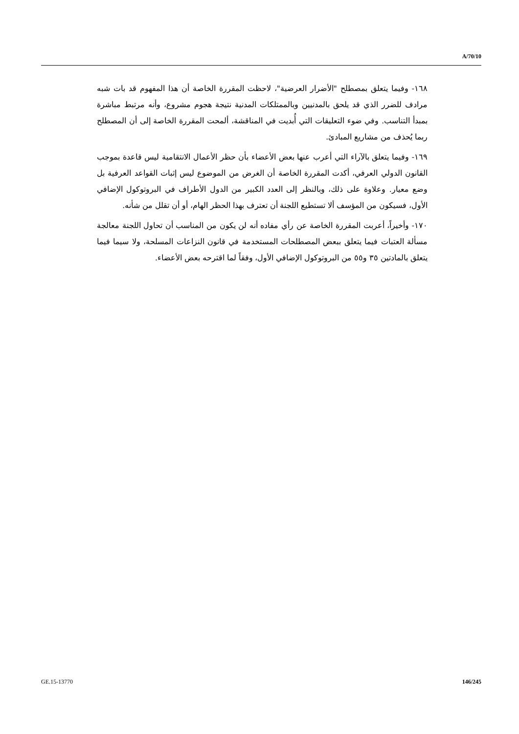A/70/10
١٦٨- وفيما يتعلق بمصطلح "الأضرار العرضية"، لاحظت المقررة الخاصة أن هذا المفهوم قد بات شبه مرادف للضرر الذي قد يلحق بالمدنيين وبالممتلكات المدنية نتيجة هجوم مشروع، وأنه مرتبط مباشرة بمبدأ التناسب. وفي ضوء التعليقات التي أُبديت في المناقشة، ألمحت المقررة الخاصة إلى أن المصطلح ربما يُحذف من مشاريع المبادئ.
١٦٩- وفيما يتعلق بالآراء التي أعرب عنها بعض الأعضاء بأن حظر الأعمال الانتقامية ليس قاعدة بموجب القانون الدولي العرفي، أكدت المقررة الخاصة أن الغرض من الموضوع ليس إثبات القواعد العرفية بل وضع معيار. وعلاوة على ذلك، وبالنظر إلى العدد الكبير من الدول الأطراف في البروتوكول الإضافي الأول، فسيكون من المؤسف ألا تستطيع اللجنة أن تعترف بهذا الحظر الهام، أو أن تقلل من شأنه.
١٧٠- وأخيراً، أعربت المقررة الخاصة عن رأي مفاده أنه لن يكون من المناسب أن تحاول اللجنة معالجة مسألة العتبات فيما يتعلق ببعض المصطلحات المستخدمة في قانون النزاعات المسلحة، ولا سيما فيما يتعلق بالمادتين ٣٥ و٥٥ من البروتوكول الإضافي الأول، وفقاً لما اقترحه بعض الأعضاء.
GE.15-13770 146/245